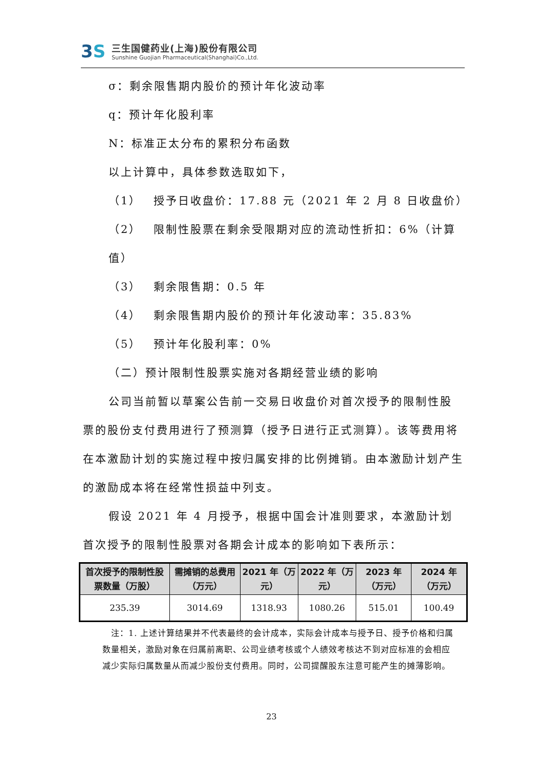3S
三生国健药业(上海)股份有限公司
Sunshine Guojian Pharmaceutical(Shanghai)Co.,Ltd.
σ：剩余限售期内股价的预计年化波动率
q：预计年化股利率
N：标准正太分布的累积分布函数
以上计算中，具体参数选取如下，
（1）　 授予日收盘价：17.88 元（2021 年 2 月 8 日收盘价）
（2）　 限制性股票在剩余受限期对应的流动性折扣：6%（计算值）
（3）　 剩余限售期：0.5 年
（4）　 剩余限售期内股价的预计年化波动率：35.83%
（5）　 预计年化股利率：0%
（二）预计限制性股票实施对各期经营业绩的影响
公司当前暂以草案公告前一交易日收盘价对首次授予的限制性股票的股份支付费用进行了预测算（授予日进行正式测算）。该等费用将在本激励计划的实施过程中按归属安排的比例摊销。由本激励计划产生的激励成本将在经常性损益中列支。
假设 2021 年 4 月授予，根据中国会计准则要求，本激励计划首次授予的限制性股票对各期会计成本的影响如下表所示：
| 首次授予的限制性股票数量（万股） | 需摊销的总费用（万元） | 2021 年（万元） | 2022 年（万元） | 2023 年（万元） | 2024 年（万元） |
| --- | --- | --- | --- | --- | --- |
| 235.39 | 3014.69 | 1318.93 | 1080.26 | 515.01 | 100.49 |
　注：1. 上述计算结果并不代表最终的会计成本，实际会计成本与授予日、授予价格和归属数量相关，激励对象在归属前离职、公司业绩考核或个人绩效考核达不到对应标准的会相应减少实际归属数量从而减少股份支付费用。同时，公司提醒股东注意可能产生的摊薄影响。
23